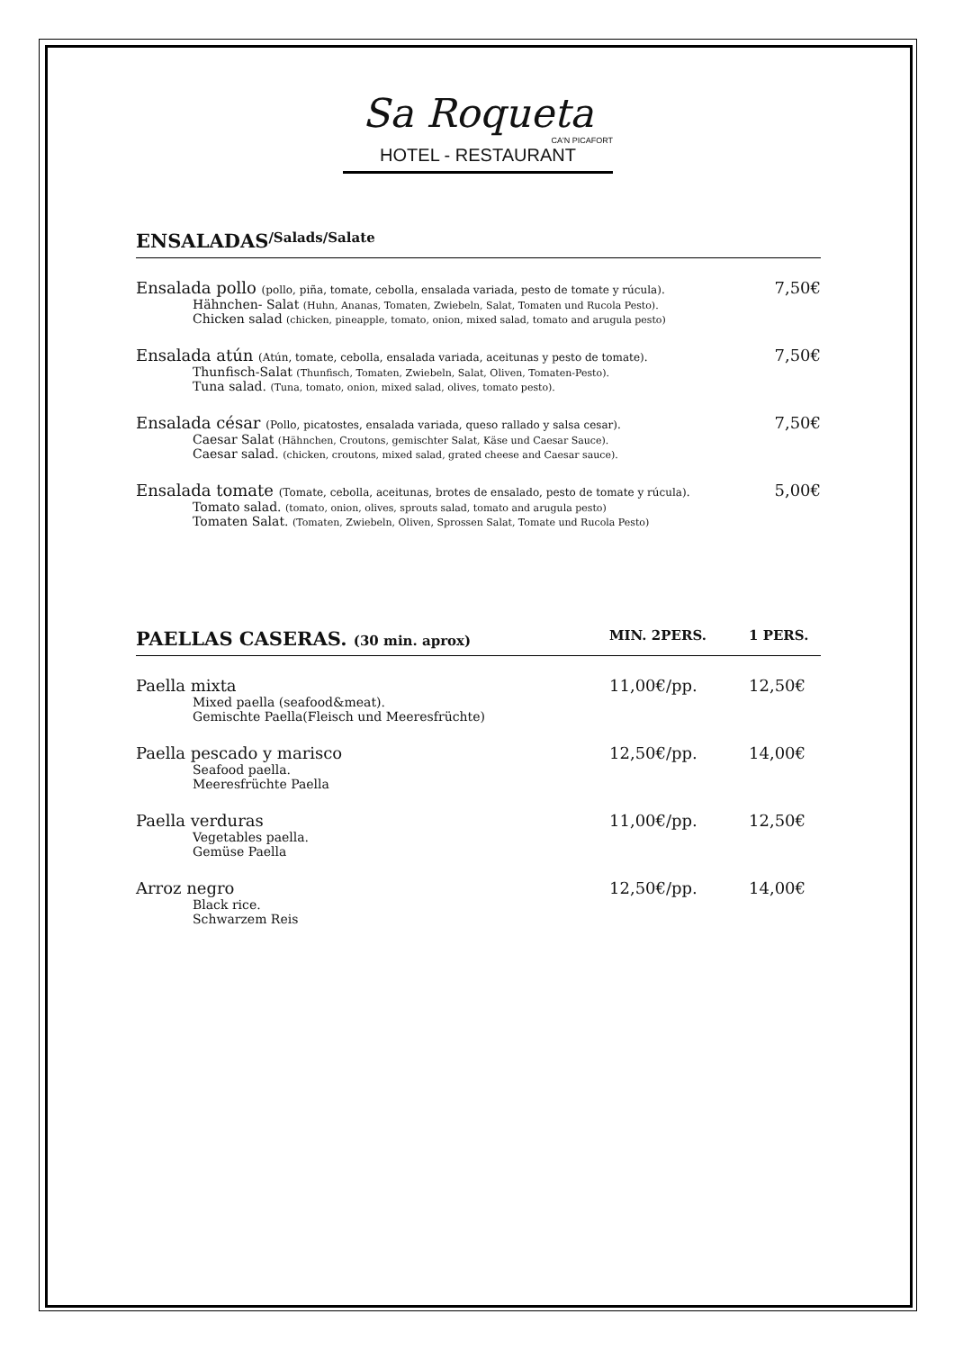Sa Roqueta
CA'N PICAFORT
HOTEL - RESTAURANT
ENSALADAS /Salads/Salate
Ensalada pollo (pollo, piña, tomate, cebolla, ensalada variada, pesto de tomate y rúcula).
Hähnchen- Salat (Huhn, Ananas, Tomaten, Zwiebeln, Salat, Tomaten und Rucola Pesto).
Chicken salad (chicken, pineapple, tomato, onion, mixed salad, tomato and arugula pesto)
7,50€
Ensalada atún (Atún, tomate, cebolla, ensalada variada, aceitunas y pesto de tomate).
Thunfisch-Salat (Thunfisch, Tomaten, Zwiebeln, Salat, Oliven, Tomaten-Pesto).
Tuna salad. (Tuna, tomato, onion, mixed salad, olives, tomato pesto).
7,50€
Ensalada césar (Pollo, picatostes, ensalada variada, queso rallado y salsa cesar).
Caesar Salat (Hähnchen, Croutons, gemischter Salat, Käse und Caesar Sauce).
Caesar salad. (chicken, croutons, mixed salad, grated cheese and Caesar sauce).
7,50€
Ensalada tomate (Tomate, cebolla, aceitunas, brotes de ensalado, pesto de tomate y rúcula).
Tomato salad. (tomato, onion, olives, sprouts salad, tomato and arugula pesto)
Tomaten Salat. (Tomaten, Zwiebeln, Oliven, Sprossen Salat, Tomate und Rucola Pesto)
5,00€
PAELLAS CASERAS. (30 min. aprox) MIN. 2PERS. 1 PERS.
Paella mixta
Mixed paella (seafood&meat).
Gemischte Paella(Fleisch und Meeresfrüchte)
11,00€/pp. 12,50€
Paella pescado y marisco
Seafood paella.
Meeresfrüchte Paella
12,50€/pp. 14,00€
Paella verduras
Vegetables paella.
Gemüse Paella
11,00€/pp. 12,50€
Arroz negro
Black rice.
Schwarzem Reis
12,50€/pp. 14,00€